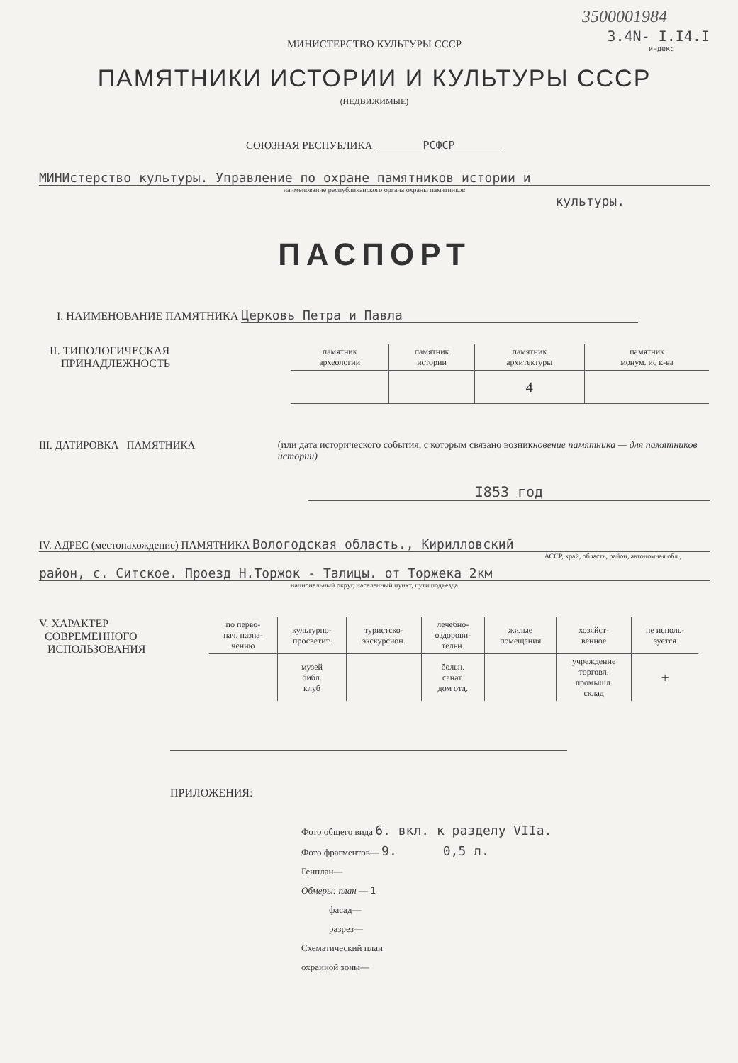3500001984
3.4N- I.I4.I
индекс
МИНИСТЕРСТВО КУЛЬТУРЫ СССР
ПАМЯТНИКИ ИСТОРИИ И КУЛЬТУРЫ СССР
(НЕДВИЖИМЫЕ)
СОЮЗНАЯ РЕСПУБЛИКА РСФСР
МИНИстерство культуры. Управление по охране памятников истории и
наименование республиканского органа охраны памятников
культуры.
ПАСПОРТ
I. НАИМЕНОВАНИЕ ПАМЯТНИКА Церковь Петра и Павла
II. ТИПОЛОГИЧЕСКАЯ
ПРИНАДЛЕЖНОСТЬ
| памятник археологии | памятник истории | памятник архитектуры | памятник монум. ис к-ва |
| --- | --- | --- | --- |
| | | 4 | |
III. ДАТИРОВКА ПАМЯТНИКА (или дата исторического события, с которым связано возникновение памятника — для памятников истории)
I853 год
IV. АДРЕС (местонахождение) ПАМЯТНИКА Вологодская область., Кирилловский
АССР, край, область, район, автономная обл.,
район, с. Ситское. Проезд Н.Торжок - Талицы. от Торжека 2км
национальный округ, населенный пункт, пути подъезда
V. ХАРАКТЕР
СОВРЕМЕННОГО
ИСПОЛЬЗОВАНИЯ
| по перво- нач. назна- чению | культурно- просветит. | туристско- экскурсион. | лечебно- оздорови- тельн. | жилые помещения | хозяйст- венное | не исполь- зуется |
| --- | --- | --- | --- | --- | --- | --- |
| | музей библ. клуб | | больн. санат. дом отд. | | учреждение торговл. промышл. склад | + |
ПРИЛОЖЕНИЯ:
Фото общего вида 6. вкл. к разделу VIIа.
Фото фрагментов— 9. 0,5 л.
Генплан—
Обмеры: план — 1
фасад—
разрез—
Схематический план
охранной зоны—